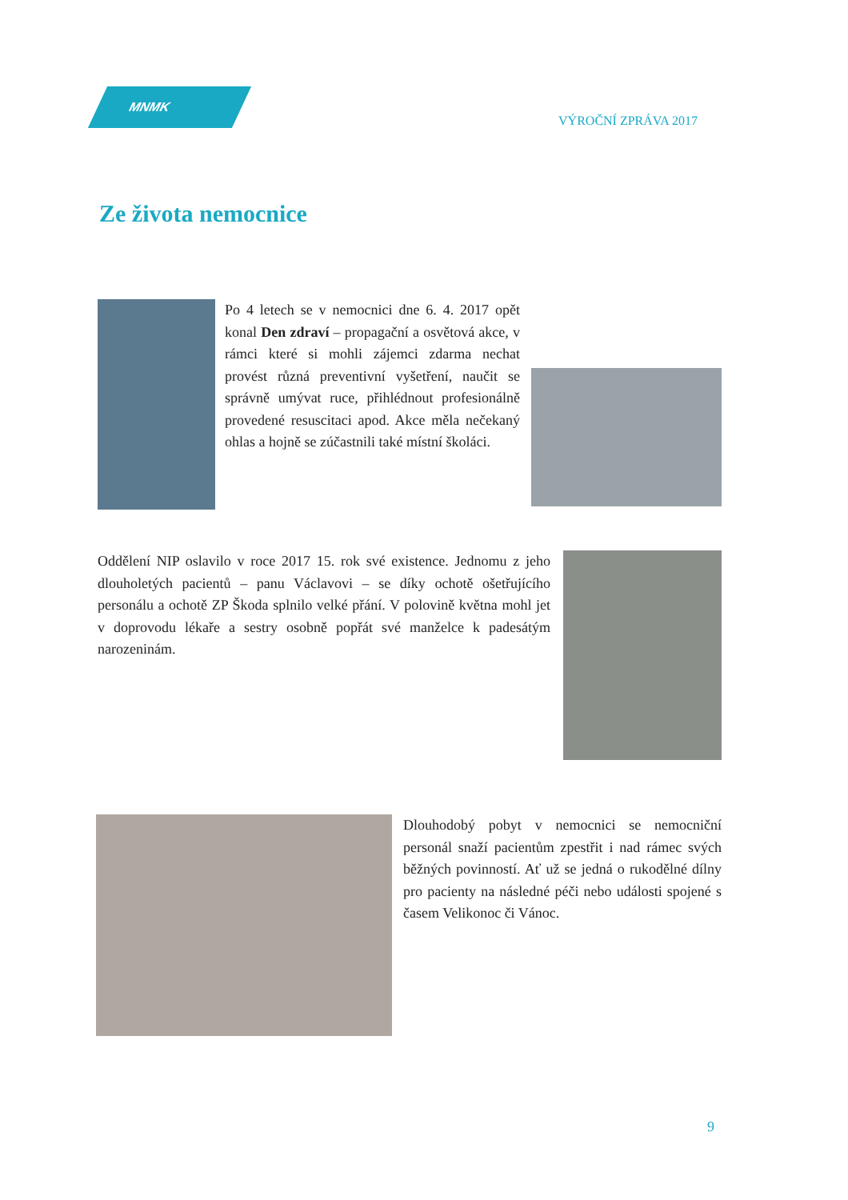MNMK
VÝROČNÍ ZPRÁVA 2017
Ze života nemocnice
Po 4 letech se v nemocnici dne 6. 4. 2017 opět konal Den zdraví – propagační a osvětová akce, v rámci které si mohli zájemci zdarma nechat provést různá preventivní vyšetření, naučit se správně umývat ruce, přihlédnout profesionálně provedené resuscitaci apod. Akce měla nečekaný ohlas a hojně se zúčastnili také místní školáci.
Oddělení NIP oslavilo v roce 2017 15. rok své existence. Jednomu z jeho dlouholetých pacientů – panu Václavovi – se díky ochotě ošetřujícího personálu a ochotě ZP Škoda splnilo velké přání. V polovině května mohl jet v doprovodu lékaře a sestry osobně popřát své manželce k padesátým narozeninám.
Dlouhodobý pobyt v nemocnici se nemocniční personál snaží pacientům zpestřit i nad rámec svých běžných povinností. Ať už se jedná o rukodělné dílny pro pacienty na následné péči nebo události spojené s časem Velikonoc či Vánoc.
9